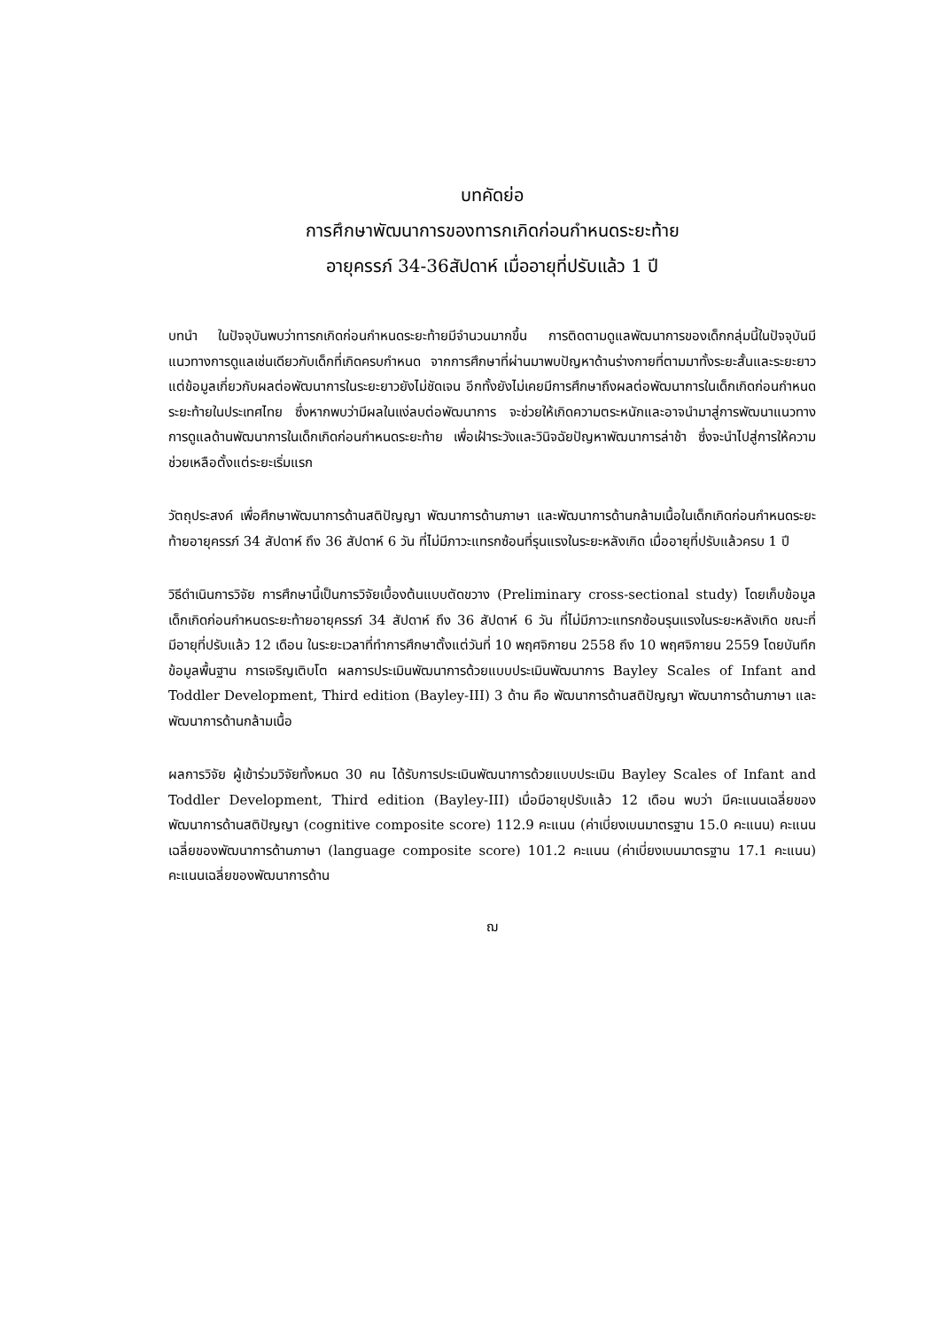บทคัดย่อ
การศึกษาพัฒนาการของทารกเกิดก่อนกำหนดระยะท้าย
อายุครรภ์ 34-36สัปดาห์ เมื่ออายุที่ปรับแล้ว 1 ปี
บทนำ ในปัจจุบันพบว่าทารกเกิดก่อนกำหนดระยะท้ายมีจำนวนมากขึ้น การติดตามดูแลพัฒนาการของเด็กกลุ่มนี้ในปัจจุบันมีแนวทางการดูแลเช่นเดียวกับเด็กที่เกิดครบกำหนด จากการศึกษาที่ผ่านมาพบปัญหาด้านร่างกายที่ตามมาทั้งระยะสั้นและระยะยาว แต่ข้อมูลเกี่ยวกับผลต่อพัฒนาการในระยะยาวยังไม่ชัดเจน อีกทั้งยังไม่เคยมีการศึกษาถึงผลต่อพัฒนาการในเด็กเกิดก่อนกำหนดระยะท้ายในประเทศไทย ซึ่งหากพบว่ามีผลในแง่ลบต่อพัฒนาการ จะช่วยให้เกิดความตระหนักและอาจนำมาสู่การพัฒนาแนวทางการดูแลด้านพัฒนาการในเด็กเกิดก่อนกำหนดระยะท้าย เพื่อเฝ้าระวังและวินิจฉัยปัญหาพัฒนาการล่าช้า ซึ่งจะนำไปสู่การให้ความช่วยเหลือตั้งแต่ระยะเริ่มแรก
วัตถุประสงค์ เพื่อศึกษาพัฒนาการด้านสติปัญญา พัฒนาการด้านภาษา และพัฒนาการด้านกล้ามเนื้อในเด็กเกิดก่อนกำหนดระยะท้ายอายุครรภ์ 34 สัปดาห์ ถึง 36 สัปดาห์ 6 วัน ที่ไม่มีภาวะแทรกซ้อนที่รุนแรงในระยะหลังเกิด เมื่ออายุที่ปรับแล้วครบ 1 ปี
วิธีดำเนินการวิจัย การศึกษานี้เป็นการวิจัยเบื้องต้นแบบตัดขวาง (Preliminary cross-sectional study) โดยเก็บข้อมูลเด็กเกิดก่อนกำหนดระยะท้ายอายุครรภ์ 34 สัปดาห์ ถึง 36 สัปดาห์ 6 วัน ที่ไม่มีภาวะแทรกซ้อนรุนแรงในระยะหลังเกิด ขณะที่มีอายุที่ปรับแล้ว 12 เดือน ในระยะเวลาที่ทำการศึกษาตั้งแต่วันที่ 10 พฤศจิกายน 2558 ถึง 10 พฤศจิกายน 2559 โดยบันทึกข้อมูลพื้นฐาน การเจริญเติบโต ผลการประเมินพัฒนาการด้วยแบบประเมินพัฒนาการ Bayley Scales of Infant and Toddler Development, Third edition (Bayley-III) 3 ด้าน คือ พัฒนาการด้านสติปัญญา พัฒนาการด้านภาษา และพัฒนาการด้านกล้ามเนื้อ
ผลการวิจัย ผู้เข้าร่วมวิจัยทั้งหมด 30 คน ได้รับการประเมินพัฒนาการด้วยแบบประเมิน Bayley Scales of Infant and Toddler Development, Third edition (Bayley-III) เมื่อมีอายุปรับแล้ว 12 เดือน พบว่า มีคะแนนเฉลี่ยของพัฒนาการด้านสติปัญญา (cognitive composite score) 112.9 คะแนน (ค่าเบี่ยงเบนมาตรฐาน 15.0 คะแนน) คะแนนเฉลี่ยของพัฒนาการด้านภาษา (language composite score) 101.2 คะแนน (ค่าเบี่ยงเบนมาตรฐาน 17.1 คะแนน) คะแนนเฉลี่ยของพัฒนาการด้าน
ฌ